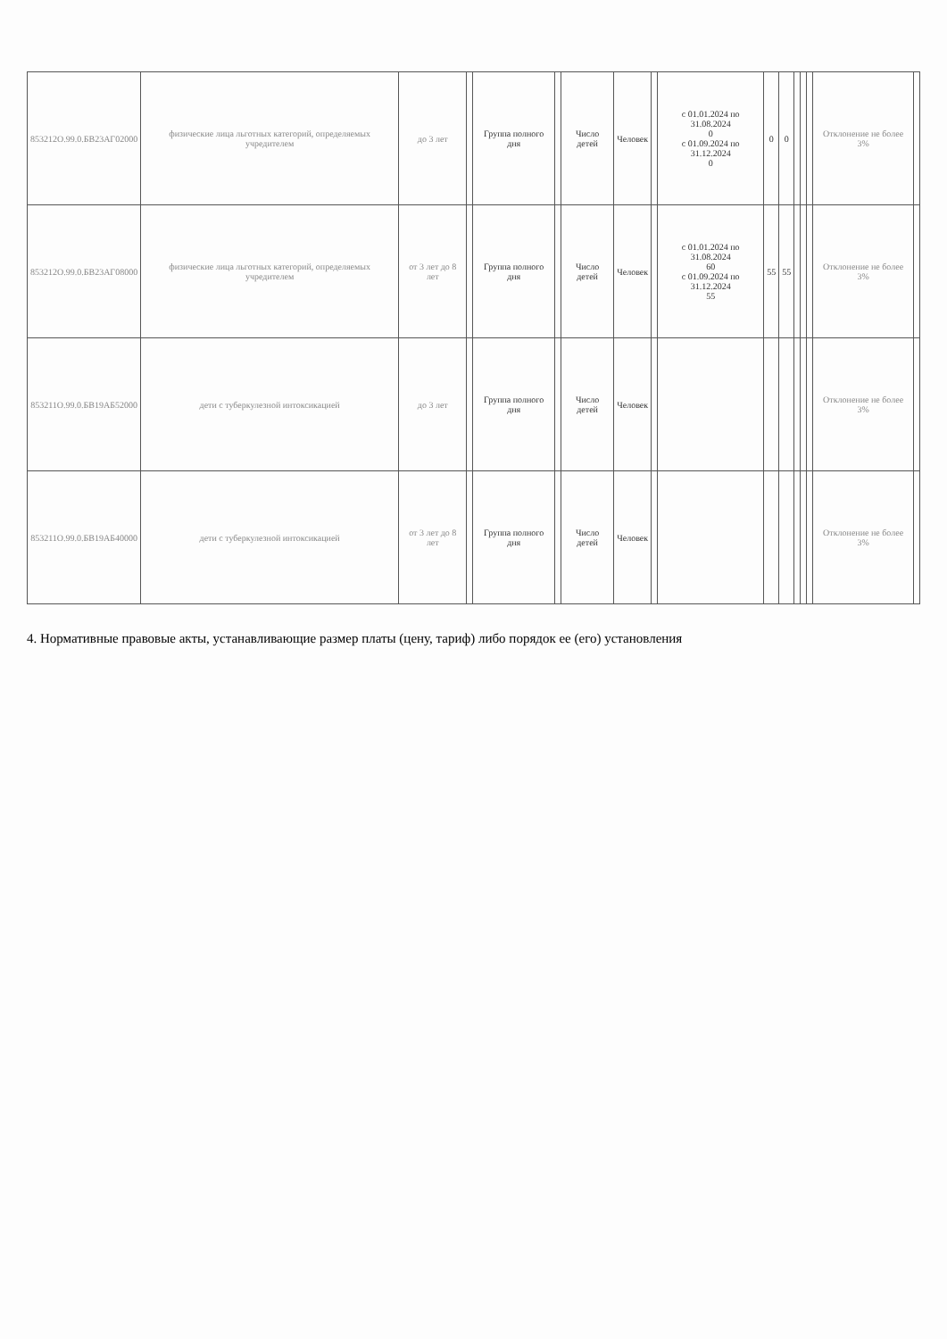| 853212О.99.0.БВ23АГ02000 | физические лица льготных категорий, определяемых учредителем | до 3 лет | | Группа полного дня | | Число детей | Человек | | с 01.01.2024 по 31.08.2024 0 с 01.09.2024 по 31.12.2024 0 | 0 | 0 | | | | Отклонение не более 3% | |
| 853212О.99.0.БВ23АГ08000 | физические лица льготных категорий, определяемых учредителем | от 3 лет до 8 лет | | Группа полного дня | | Число детей | Человек | | с 01.01.2024 по 31.08.2024 60 с 01.09.2024 по 31.12.2024 55 | 55 | 55 | | | | Отклонение не более 3% | |
| 853211О.99.0.БВ19АБ52000 | дети с туберкулезной интоксикацией | до 3 лет | | Группа полного дня | | Число детей | Человек | | | | | | | | Отклонение не более 3% | |
| 853211О.99.0.БВ19АБ40000 | дети с туберкулезной интоксикацией | от 3 лет до 8 лет | | Группа полного дня | | Число детей | Человек | | | | | | | | Отклонение не более 3% | |
4. Нормативные правовые акты, устанавливающие размер платы (цену, тариф) либо порядок ее (его) установления